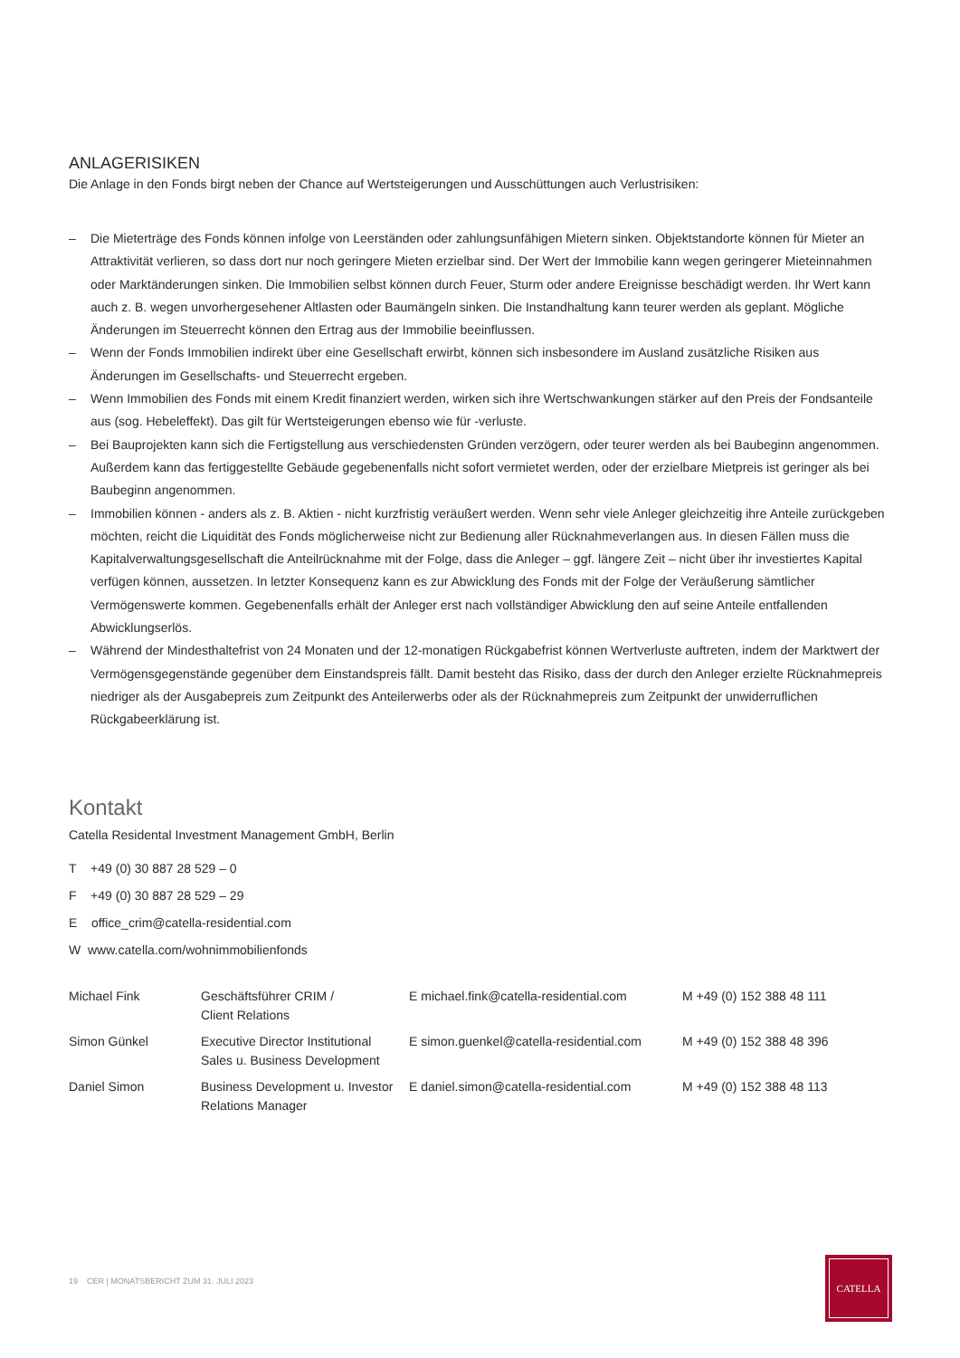ANLAGERISIKEN
Die Anlage in den Fonds birgt neben der Chance auf Wertsteigerungen und Ausschüttungen auch Verlustrisiken:
– Die Mieterträge des Fonds können infolge von Leerständen oder zahlungsunfähigen Mietern sinken. Objektstandorte können für Mieter an Attraktivität verlieren, so dass dort nur noch geringere Mieten erzielbar sind. Der Wert der Immobilie kann wegen geringerer Mieteinnahmen oder Marktänderungen sinken. Die Immobilien selbst können durch Feuer, Sturm oder andere Ereignisse beschädigt werden. Ihr Wert kann auch z. B. wegen unvorhergesehener Altlasten oder Baumängeln sinken. Die Instandhaltung kann teurer werden als geplant. Mögliche Änderungen im Steuerrecht können den Ertrag aus der Immobilie beeinflussen.
– Wenn der Fonds Immobilien indirekt über eine Gesellschaft erwirbt, können sich insbesondere im Ausland zusätzliche Risiken aus Änderungen im Gesellschafts- und Steuerrecht ergeben.
– Wenn Immobilien des Fonds mit einem Kredit finanziert werden, wirken sich ihre Wertschwankungen stärker auf den Preis der Fondsanteile aus (sog. Hebeleffekt). Das gilt für Wertsteigerungen ebenso wie für -verluste.
– Bei Bauprojekten kann sich die Fertigstellung aus verschiedensten Gründen verzögern, oder teurer werden als bei Baubeginn angenommen. Außerdem kann das fertiggestellte Gebäude gegebenenfalls nicht sofort vermietet werden, oder der erzielbare Mietpreis ist geringer als bei Baubeginn angenommen.
– Immobilien können - anders als z. B. Aktien - nicht kurzfristig veräußert werden. Wenn sehr viele Anleger gleichzeitig ihre Anteile zurückgeben möchten, reicht die Liquidität des Fonds möglicherweise nicht zur Bedienung aller Rücknahmeverlangen aus. In diesen Fällen muss die Kapitalverwaltungsgesellschaft die Anteilrücknahme mit der Folge, dass die Anleger – ggf. längere Zeit – nicht über ihr investiertes Kapital verfügen können, aussetzen. In letzter Konsequenz kann es zur Abwicklung des Fonds mit der Folge der Veräußerung sämtlicher Vermögenswerte kommen. Gegebenenfalls erhält der Anleger erst nach vollständiger Abwicklung den auf seine Anteile entfallenden Abwicklungserlös.
– Während der Mindesthaltefrist von 24 Monaten und der 12-monatigen Rückgabefrist können Wertverluste auftreten, indem der Marktwert der Vermögensgegenstände gegenüber dem Einstandspreis fällt. Damit besteht das Risiko, dass der durch den Anleger erzielte Rücknahmepreis niedriger als der Ausgabepreis zum Zeitpunkt des Anteilerwerbs oder als der Rücknahmepreis zum Zeitpunkt der unwiderruflichen Rückgabeerklärung ist.
Kontakt
Catella Residental Investment Management GmbH, Berlin
T +49 (0) 30 887 28 529 – 0
F +49 (0) 30 887 28 529 – 29
E office_crim@catella-residential.com
W www.catella.com/wohnimmobilienfonds
| Michael Fink | Geschäftsführer CRIM / Client Relations | E michael.fink@catella-residential.com | M +49 (0) 152 388 48 111 |
| Simon Günkel | Executive Director Institutional Sales u. Business Development | E simon.guenkel@catella-residential.com | M +49 (0) 152 388 48 396 |
| Daniel Simon | Business Development u. Investor Relations Manager | E daniel.simon@catella-residential.com | M +49 (0) 152 388 48 113 |
19 CER | MONATSBERICHT ZUM 31. JULI 2023
CATELLA